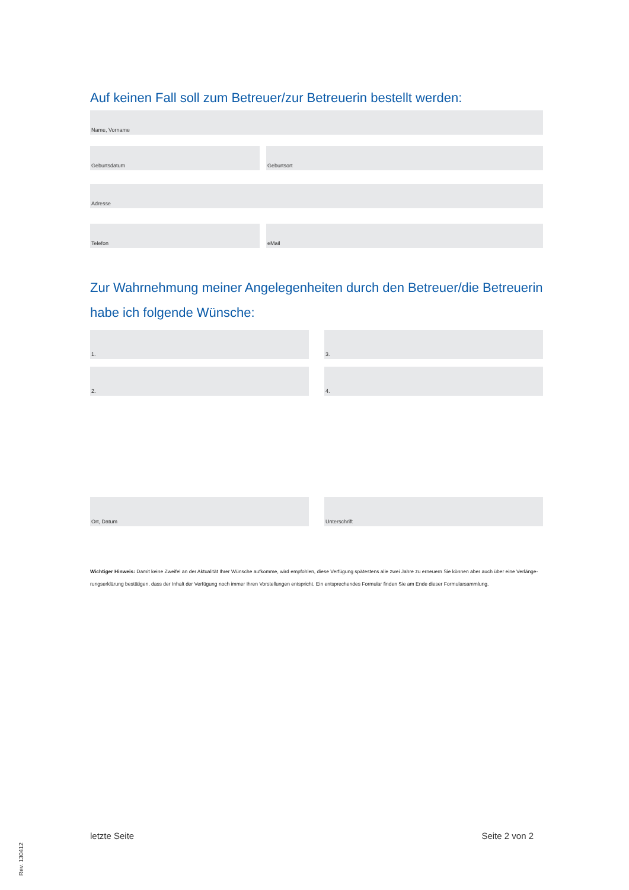Auf keinen Fall soll zum Betreuer/zur Betreuerin bestellt werden:
Name, Vorname
Geburtsdatum Geburtsort
Adresse
Telefon eMail
Zur Wahrnehmung meiner Angelegenheiten durch den Betreuer/die Betreuerin
habe ich folgende Wünsche:
1. 3.
2. 4.
Ort, Datum Unterschrift
Wichtiger Hinweis: Damit keine Zweifel an der Aktualität Ihrer Wünsche aufkomme, wird empfohlen, diese Verfügung spätestens alle zwei Jahre zu erneuern Sie können aber auch über eine Verlänge-rungserklärung bestätigen, dass der Inhalt der Verfügung noch immer Ihren Vorstellungen entspricht. Ein entsprechendes Formular finden Sie am Ende dieser Formularsammlung.
letzte Seite Seite 2 von 2
Rev. 130412